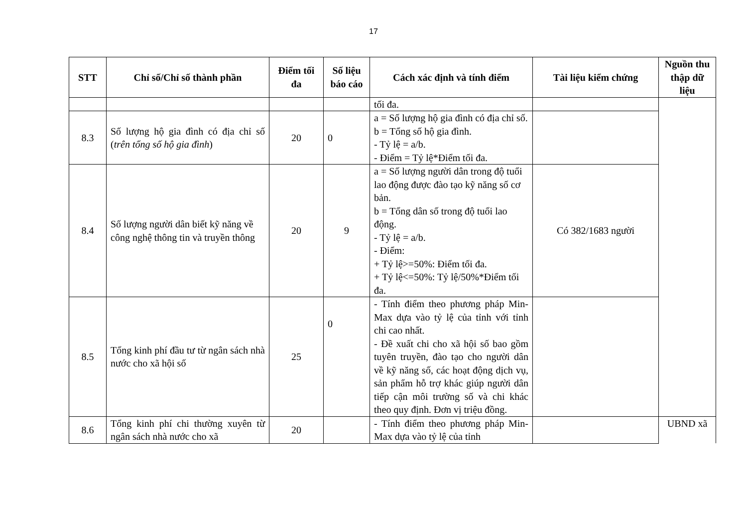17
| STT | Chỉ số/Chỉ số thành phần | Điểm tối đa | Số liệu báo cáo | Cách xác định và tính điểm | Tài liệu kiểm chứng | Nguồn thu thập dữ liệu |
| --- | --- | --- | --- | --- | --- | --- |
| | | | | tối đa. | | |
| 8.3 | Số lượng hộ gia đình có địa chỉ số ( trên tổng số hộ gia đình ) | 20 | 0 | a = Số lượng hộ gia đình có địa chỉ số. b = Tổng số hộ gia đình. - Tỷ lệ = a/b. - Điểm = Tỷ lệ*Điểm tối đa. | | |
| 8.4 | Số lượng người dân biết kỹ năng về công nghệ thông tin và truyền thông | 20 | 9 | a = Số lượng người dân trong độ tuổi lao động được đào tạo kỹ năng số cơ bản. b = Tổng dân số trong độ tuổi lao động. - Tỷ lệ = a/b. - Điểm: + Tỷ lệ>=50%: Điểm tối đa. + Tỷ lệ<=50%: Tỷ lệ/50%*Điểm tối đa. | Có 382/1683 người | |
| 8.5 | Tổng kinh phí đầu tư từ ngân sách nhà nước cho xã hội số | 25 | 0 | - Tính điểm theo phương pháp Min-Max dựa vào tỷ lệ của tỉnh với tỉnh chi cao nhất. - Đề xuất chi cho xã hội số bao gồm tuyên truyền, đào tạo cho người dân về kỹ năng số, các hoạt động dịch vụ, sản phẩm hỗ trợ khác giúp người dân tiếp cận môi trường số và chi khác theo quy định. Đơn vị triệu đồng. | | |
| 8.6 | Tổng kinh phí chi thường xuyên từ ngân sách nhà nước cho xã | 20 | | - Tính điểm theo phương pháp Min-Max dựa vào tỷ lệ của tỉnh | | UBND xã |